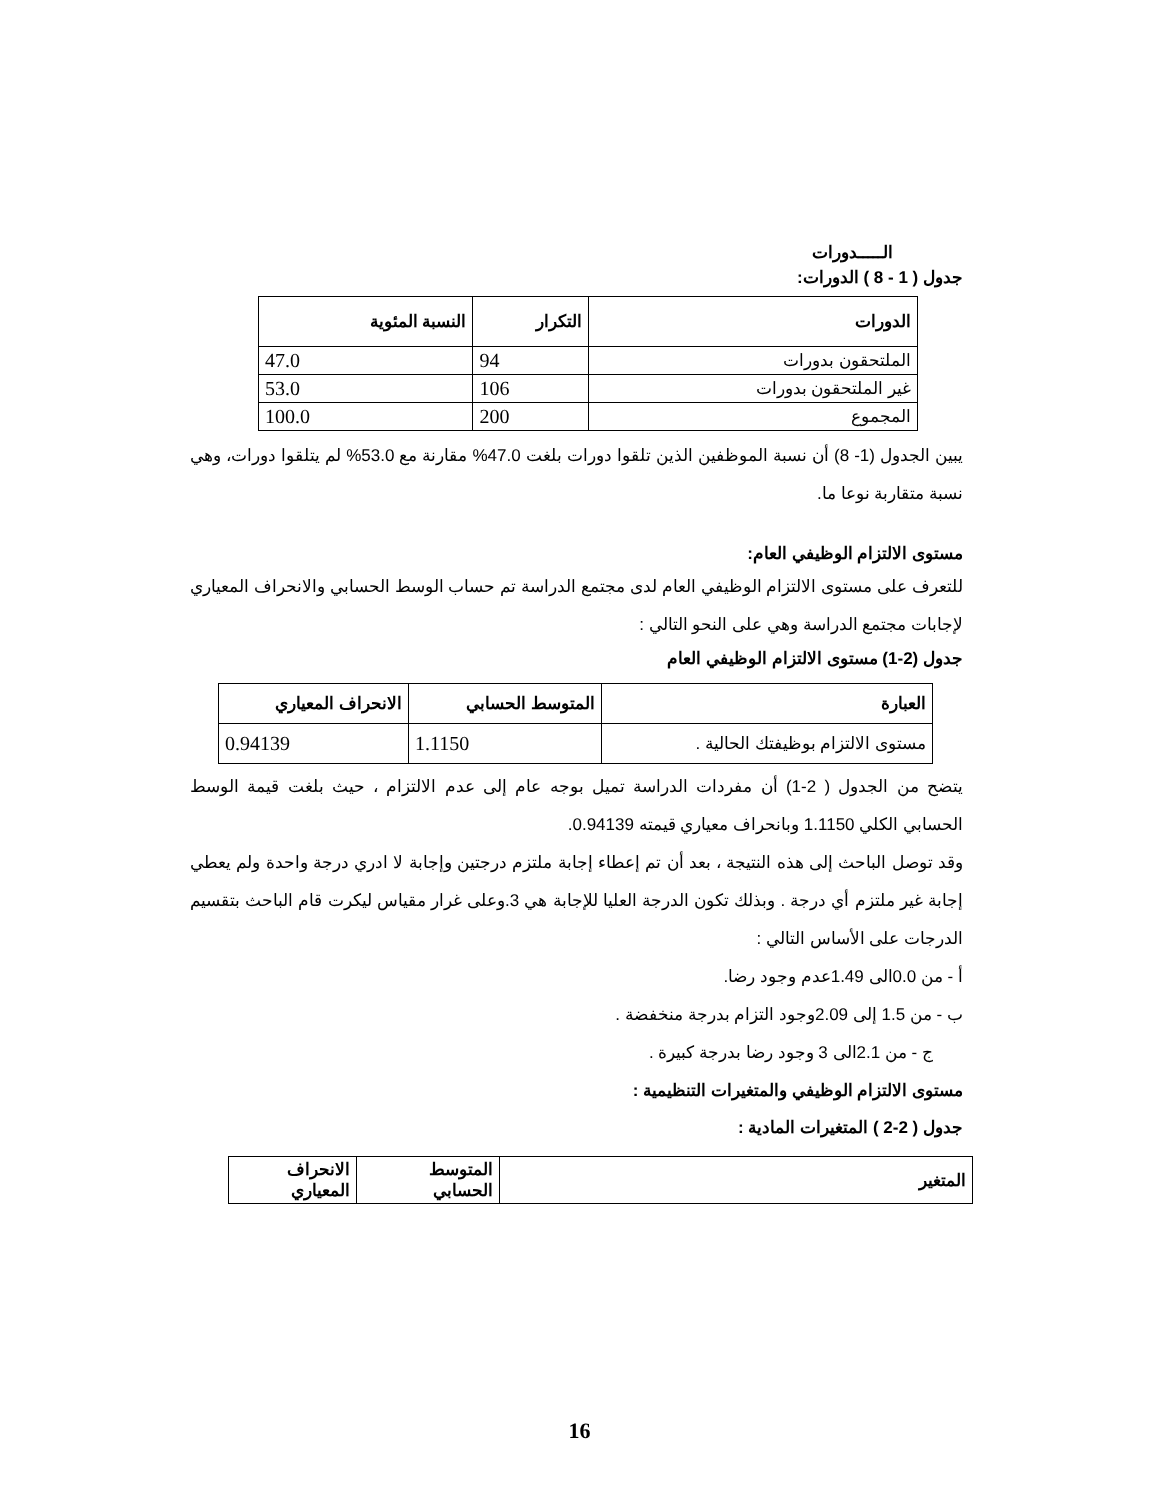الـــــدورات
جدول ( 1 - 8 ) الدورات:
| الدورات | التكرار | النسبة المئوية |
| --- | --- | --- |
| الملتحقون بدورات | 94 | 47.0 |
| غير الملتحقون بدورات | 106 | 53.0 |
| المجموع | 200 | 100.0 |
يبين الجدول (1- 8) أن نسبة الموظفين الذين تلقوا دورات بلغت 47.0% مقارنة مع 53.0% لم يتلقوا دورات، وهي نسبة متقاربة نوعا ما.
مستوى الالتزام الوظيفي العام:
للتعرف على مستوى الالتزام الوظيفي العام لدى مجتمع الدراسة تم حساب الوسط الحسابي والانحراف المعياري لإجابات مجتمع الدراسة وهي على النحو التالي :
جدول (2-1) مستوى الالتزام الوظيفي العام
| العبارة | المتوسط الحسابي | الانحراف المعياري |
| --- | --- | --- |
| مستوى الالتزام بوظيفتك الحالية . | 1.1150 | 0.94139 |
يتضح من الجدول ( 2-1) أن مفردات الدراسة تميل بوجه عام إلى عدم الالتزام ، حيث بلغت قيمة الوسط الحسابي الكلي 1.1150 وبانحراف معياري قيمته 0.94139.
وقد توصل الباحث إلى هذه النتيجة ، بعد أن تم إعطاء إجابة ملتزم درجتين وإجابة لا ادري درجة واحدة ولم يعطي إجابة غير ملتزم أي درجة . وبذلك تكون الدرجة العليا للإجابة هي 3.وعلى غرار مقياس ليكرت قام الباحث بتقسيم الدرجات على الأساس التالي :
أ - من 0.0الى 1.49عدم وجود رضا.
ب - من 1.5 إلى 2.09وجود التزام بدرجة منخفضة .
ج - من 2.1الى 3 وجود رضا بدرجة كبيرة .
مستوى الالتزام الوظيفي والمتغيرات التنظيمية :
جدول ( 2-2 ) المتغيرات المادية :
| المتغير | المتوسط الحسابي | الانحراف المعياري |
| --- | --- | --- |
16